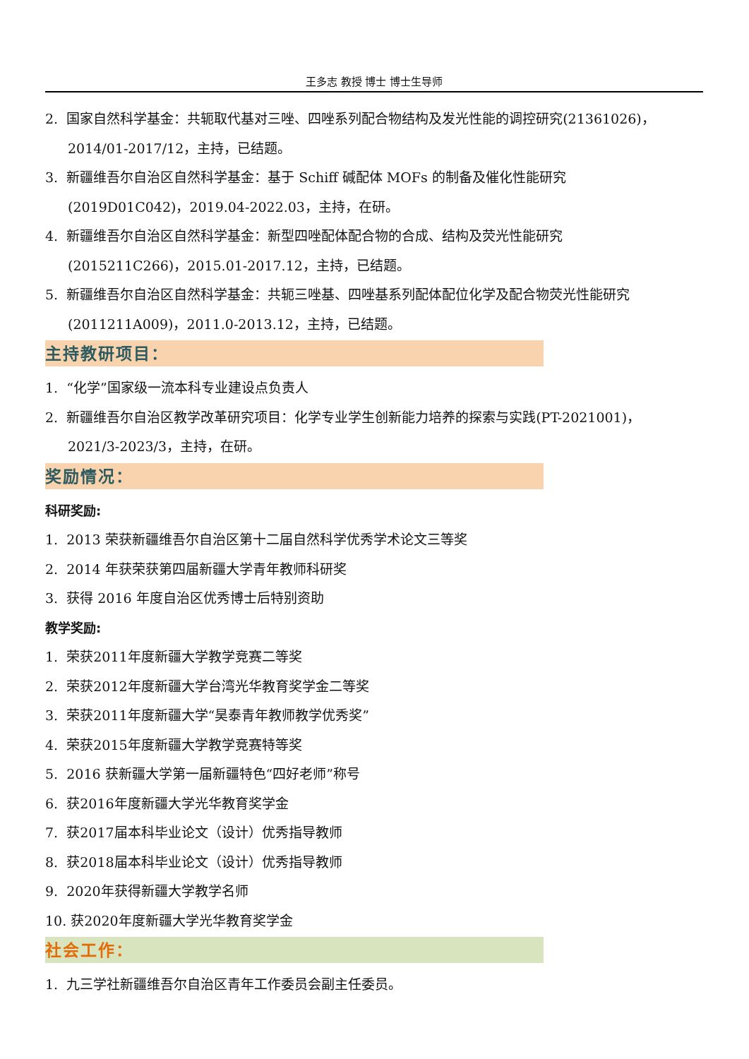王多志 教授 博士 博士生导师
2. 国家自然科学基金：共轭取代基对三唑、四唑系列配合物结构及发光性能的调控研究(21361026)，
2014/01-2017/12，主持，已结题。
3. 新疆维吾尔自治区自然科学基金：基于 Schiff 碱配体 MOFs 的制备及催化性能研究
(2019D01C042)，2019.04-2022.03，主持，在研。
4. 新疆维吾尔自治区自然科学基金：新型四唑配体配合物的合成、结构及荧光性能研究
(2015211C266)，2015.01-2017.12，主持，已结题。
5. 新疆维吾尔自治区自然科学基金：共轭三唑基、四唑基系列配体配位化学及配合物荧光性能研究
(2011211A009)，2011.0-2013.12，主持，已结题。
主持教研项目：
1. “化学”国家级一流本科专业建设点负责人
2. 新疆维吾尔自治区教学改革研究项目：化学专业学生创新能力培养的探索与实践(PT-2021001)，
2021/3-2023/3，主持，在研。
奖励情况：
科研奖励:
1. 2013 荣获新疆维吾尔自治区第十二届自然科学优秀学术论文三等奖
2. 2014 年获荣获第四届新疆大学青年教师科研奖
3. 获得 2016 年度自治区优秀博士后特别资助
教学奖励:
1. 荣获2011年度新疆大学教学竞赛二等奖
2. 荣获2012年度新疆大学台湾光华教育奖学金二等奖
3. 荣获2011年度新疆大学“昊泰青年教师教学优秀奖”
4. 荣获2015年度新疆大学教学竞赛特等奖
5. 2016 获新疆大学第一届新疆特色“四好老师”称号
6. 获2016年度新疆大学光华教育奖学金
7. 获2017届本科毕业论文（设计）优秀指导教师
8. 获2018届本科毕业论文（设计）优秀指导教师
9. 2020年获得新疆大学教学名师
10. 获2020年度新疆大学光华教育奖学金
社会工作：
1. 九三学社新疆维吾尔自治区青年工作委员会副主任委员。